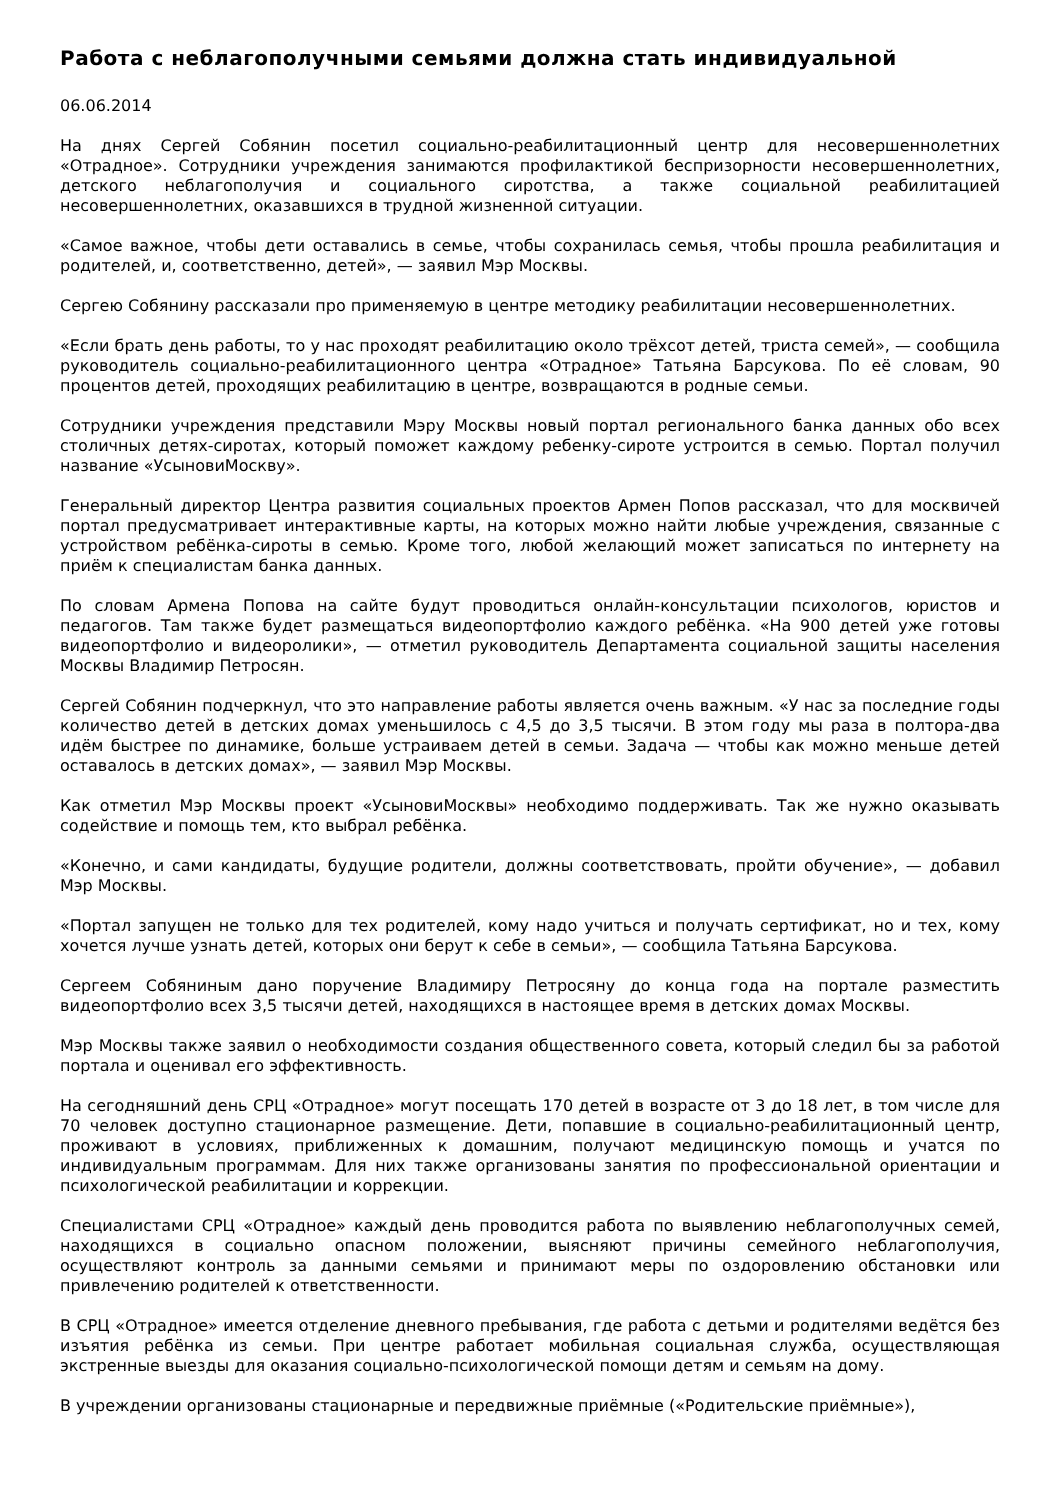Работа с неблагополучными семьями должна стать индивидуальной
06.06.2014
На днях Сергей Собянин посетил социально-реабилитационный центр для несовершеннолетних «Отрадное». Сотрудники учреждения занимаются профилактикой беспризорности несовершеннолетних, детского неблагополучия и социального сиротства, а также социальной реабилитацией несовершеннолетних, оказавшихся в трудной жизненной ситуации.
«Самое важное, чтобы дети оставались в семье, чтобы сохранилась семья, чтобы прошла реабилитация и родителей, и, соответственно, детей», — заявил Мэр Москвы.
Сергею Собянину рассказали про применяемую в центре методику реабилитации несовершеннолетних.
«Если брать день работы, то у нас проходят реабилитацию около трёхсот детей, триста семей», — сообщила руководитель социально-реабилитационного центра «Отрадное» Татьяна Барсукова. По её словам, 90 процентов детей, проходящих реабилитацию в центре, возвращаются в родные семьи.
Сотрудники учреждения представили Мэру Москвы новый портал регионального банка данных обо всех столичных детях-сиротах, который поможет каждому ребенку-сироте устроится в семью. Портал получил название «УсыновиМоскву».
Генеральный директор Центра развития социальных проектов Армен Попов рассказал, что для москвичей портал предусматривает интерактивные карты, на которых можно найти любые учреждения, связанные с устройством ребёнка-сироты в семью. Кроме того, любой желающий может записаться по интернету на приём к специалистам банка данных.
По словам Армена Попова на сайте будут проводиться онлайн-консультации психологов, юристов и педагогов. Там также будет размещаться видеопортфолио каждого ребёнка. «На 900 детей уже готовы видеопортфолио и видеоролики», — отметил руководитель Департамента социальной защиты населения Москвы Владимир Петросян.
Сергей Собянин подчеркнул, что это направление работы является очень важным. «У нас за последние годы количество детей в детских домах уменьшилось с 4,5 до 3,5 тысячи. В этом году мы раза в полтора-два идём быстрее по динамике, больше устраиваем детей в семьи. Задача — чтобы как можно меньше детей оставалось в детских домах», — заявил Мэр Москвы.
Как отметил Мэр Москвы проект «УсыновиМосквы» необходимо поддерживать. Так же нужно оказывать содействие и помощь тем, кто выбрал ребёнка.
«Конечно, и сами кандидаты, будущие родители, должны соответствовать, пройти обучение», — добавил Мэр Москвы.
«Портал запущен не только для тех родителей, кому надо учиться и получать сертификат, но и тех, кому хочется лучше узнать детей, которых они берут к себе в семьи», — сообщила Татьяна Барсукова.
Сергеем Собяниным дано поручение Владимиру Петросяну до конца года на портале разместить видеопортфолио всех 3,5 тысячи детей, находящихся в настоящее время в детских домах Москвы.
Мэр Москвы также заявил о необходимости создания общественного совета, который следил бы за работой портала и оценивал его эффективность.
На сегодняшний день СРЦ «Отрадное» могут посещать 170 детей в возрасте от 3 до 18 лет, в том числе для 70 человек доступно стационарное размещение. Дети, попавшие в социально-реабилитационный центр, проживают в условиях, приближенных к домашним, получают медицинскую помощь и учатся по индивидуальным программам. Для них также организованы занятия по профессиональной ориентации и психологической реабилитации и коррекции.
Специалистами СРЦ «Отрадное» каждый день проводится работа по выявлению неблагополучных семей, находящихся в социально опасном положении, выясняют причины семейного неблагополучия, осуществляют контроль за данными семьями и принимают меры по оздоровлению обстановки или привлечению родителей к ответственности.
В СРЦ «Отрадное» имеется отделение дневного пребывания, где работа с детьми и родителями ведётся без изъятия ребёнка из семьи. При центре работает мобильная социальная служба, осуществляющая экстренные выезды для оказания социально-психологической помощи детям и семьям на дому.
В учреждении организованы стационарные и передвижные приёмные («Родительские приёмные»),